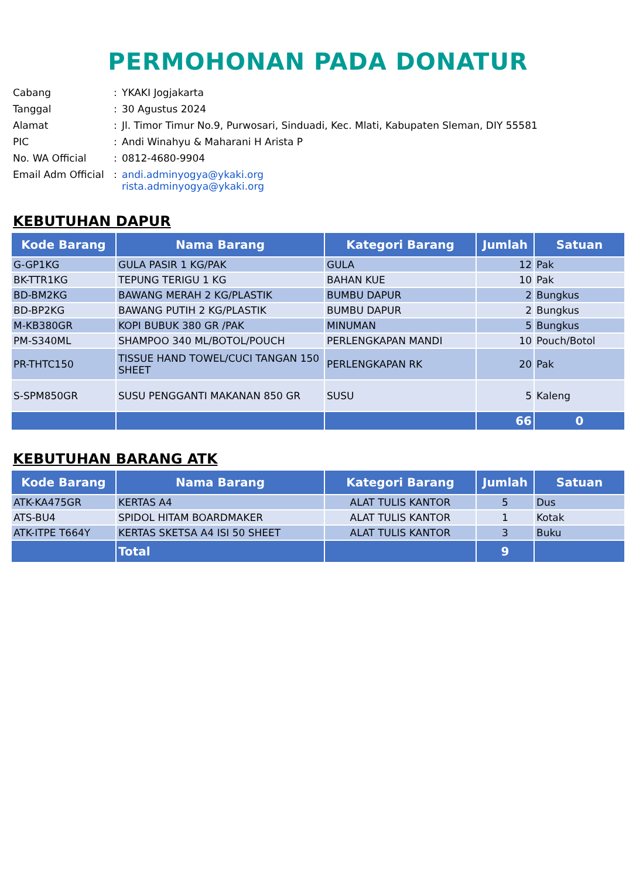PERMOHONAN PADA DONATUR
| Cabang | : | YKAKI Jogjakarta |
| Tanggal | : | 30 Agustus 2024 |
| Alamat | : | Jl. Timor Timur No.9, Purwosari, Sinduadi, Kec. Mlati, Kabupaten Sleman, DIY 55581 |
| PIC | : | Andi Winahyu & Maharani H Arista P |
| No. WA Official | : | 0812-4680-9904 |
| Email Adm Official | : | andi.adminyogya@ykaki.org rista.adminyogya@ykaki.org |
KEBUTUHAN DAPUR
| Kode Barang | Nama Barang | Kategori Barang | Jumlah | Satuan |
| --- | --- | --- | --- | --- |
| G-GP1KG | GULA PASIR 1 KG/PAK | GULA | 12 | Pak |
| BK-TTR1KG | TEPUNG TERIGU 1 KG | BAHAN KUE | 10 | Pak |
| BD-BM2KG | BAWANG MERAH 2 KG/PLASTIK | BUMBU DAPUR | 2 | Bungkus |
| BD-BP2KG | BAWANG PUTIH 2 KG/PLASTIK | BUMBU DAPUR | 2 | Bungkus |
| M-KB380GR | KOPI BUBUK 380 GR /PAK | MINUMAN | 5 | Bungkus |
| PM-S340ML | SHAMPOO 340 ML/BOTOL/POUCH | PERLENGKAPAN MANDI | 10 | Pouch/Botol |
| PR-THTC150 | TISSUE HAND TOWEL/CUCI TANGAN 150 SHEET | PERLENGKAPAN RK | 20 | Pak |
| S-SPM850GR | SUSU PENGGANTI MAKANAN 850 GR | SUSU | 5 | Kaleng |
| | | | 66 | 0 |
KEBUTUHAN BARANG ATK
| Kode Barang | Nama Barang | Kategori Barang | Jumlah | Satuan |
| --- | --- | --- | --- | --- |
| ATK-KA475GR | KERTAS A4 | ALAT TULIS KANTOR | 5 | Dus |
| ATS-BU4 | SPIDOL HITAM BOARDMAKER | ALAT TULIS KANTOR | 1 | Kotak |
| ATK-ITPE T664Y | KERTAS SKETSA A4 ISI 50 SHEET | ALAT TULIS KANTOR | 3 | Buku |
| | Total | | 9 | |